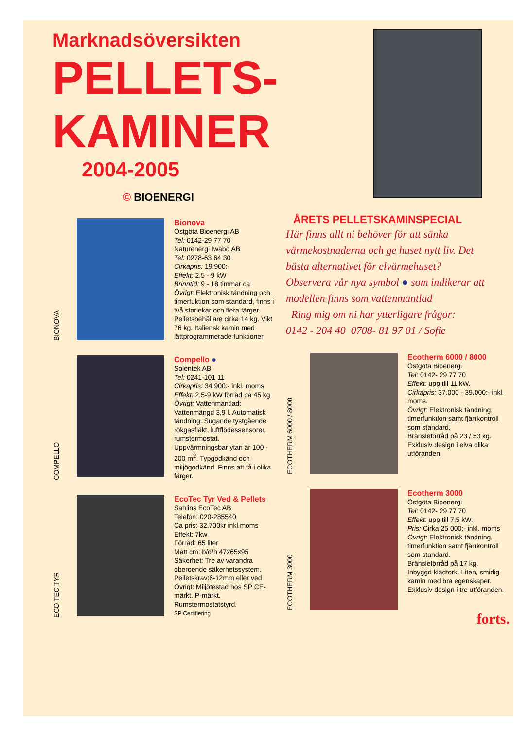Marknadsöversikten
PELLETS-
KAMINER
2004-2005
© BIOENERGI
BIONOVA
Bionova
Östgöta Bioenergi AB
Tel: 0142-29 77 70
Naturenergi Iwabo AB
Tel: 0278-63 64 30
Cirkapris: 19.900:-
Effekt: 2,5 - 9 kW
Brinntid: 9 - 18 timmar ca.
Övrigt: Elektronisk tändning och timerfuktion som standard, finns i två storlekar och flera färger. Pelletsbehållare cirka 14 kg. Vikt 76 kg. Italiensk kamin med lättprogrammerade funktioner.
COMPELLO
Compello ●
Solentek AB
Tel: 0241-101 11
Cirkapris: 34.900:- inkl. moms
Effekt: 2,5-9 kW förråd på 45 kg
Övrigt: Vattenmantlad: Vattenmängd 3,9 l. Automatisk tändning. Sugande tystgående rökgasfläkt, luftflödessensorer, rumstermostat.
Uppvärmningsbar ytan är 100 - 200 m<sup>2</sup>. Typgodkänd och miljögodkänd. Finns att få i olika färger.
ECO TEC TYR
EcoTec Tyr Ved & Pellets
Sahlins EcoTec AB
Telefon: 020-285540
Ca pris: 32.700kr inkl.moms
Effekt: 7kw
Förråd: 65 liter
Mått cm: b/d/h 47x65x95
Säkerhet: Tre av varandra oberoende säkerhetssystem.
Pelletskrav:6-12mm eller ved
Övrigt: Miljötestad hos SP CE-märkt. P-märkt. Rumstermostatstyrd.
SP Certifiering
ÅRETS PELLETSKAMINSPECIAL
Här finns allt ni behöver för att sänka värmekostnaderna och ge huset nytt liv. Det bästa alternativet för elvärmehuset? Observera vår nya symbol ● som indikerar att modellen finns som vattenmantlad
Ring mig om ni har ytterligare frågor:
0142 - 204 40 0708- 81 97 01 / Sofie
ECOTHERM 6000 / 8000
Ecotherm 6000 / 8000
Östgöta Bioenergi
Tel: 0142- 29 77 70
Effekt: upp till 11 kW.
Cirkapris: 37.000 - 39.000:- inkl. moms.
Övrigt: Elektronisk tändning, timerfunktion samt fjärrkontroll som standard.
Bränsleförråd på 23 / 53 kg. Exklusiv design i elva olika utföranden.
ECOTHERM 3000
Ecotherm 3000
Östgöta Bioenergi
Tel: 0142- 29 77 70
Effekt: upp till 7,5 kW.
Pris: Cirka 25 000:- inkl. moms
Övrigt: Elektronisk tändning, timerfunktion samt fjärrkontroll som standard.
Bränsleförråd på 17 kg.
Inbyggd klädtork. Liten, smidig kamin med bra egenskaper. Exklusiv design i tre utföranden.
forts.